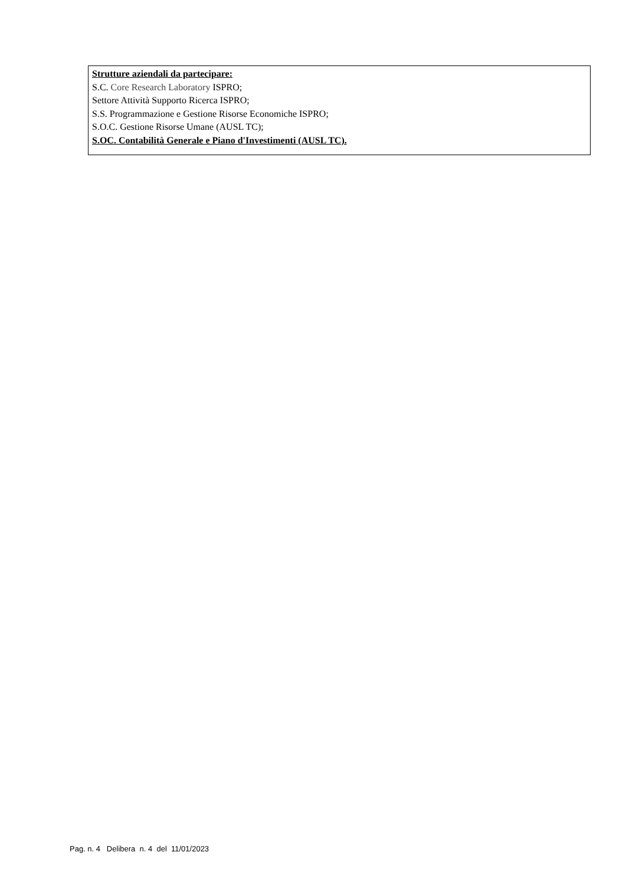Strutture aziendali da partecipare:
S.C. Core Research Laboratory ISPRO;
Settore Attività Supporto Ricerca ISPRO;
S.S. Programmazione e Gestione Risorse Economiche ISPRO;
S.O.C. Gestione Risorse Umane (AUSL TC);
S.OC. Contabilità Generale e Piano d'Investimenti (AUSL TC).
Pag. n. 4 Delibera n. 4 del 11/01/2023